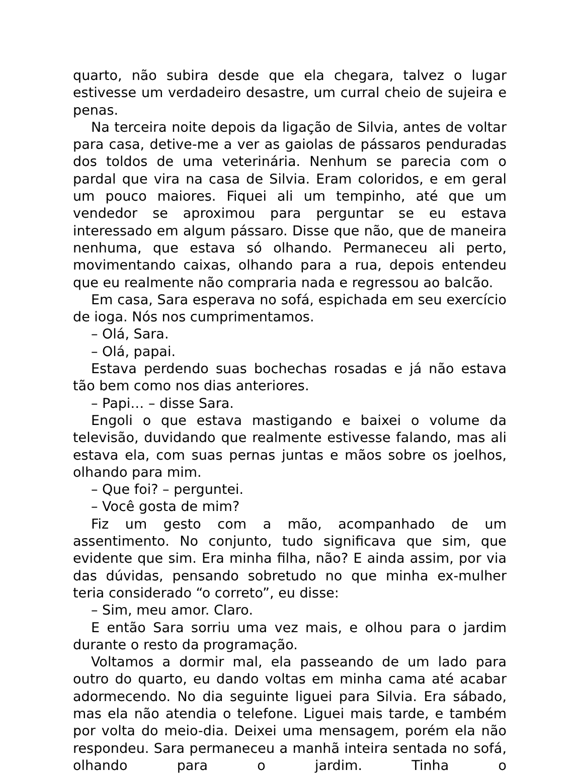quarto, não subira desde que ela chegara, talvez o lugar estivesse um verdadeiro desastre, um curral cheio de sujeira e penas.
Na terceira noite depois da ligação de Silvia, antes de voltar para casa, detive-me a ver as gaiolas de pássaros penduradas dos toldos de uma veterinária. Nenhum se parecia com o pardal que vira na casa de Silvia. Eram coloridos, e em geral um pouco maiores. Fiquei ali um tempinho, até que um vendedor se aproximou para perguntar se eu estava interessado em algum pássaro. Disse que não, que de maneira nenhuma, que estava só olhando. Permaneceu ali perto, movimentando caixas, olhando para a rua, depois entendeu que eu realmente não compraria nada e regressou ao balcão.
Em casa, Sara esperava no sofá, espichada em seu exercício de ioga. Nós nos cumprimentamos.
– Olá, Sara.
– Olá, papai.
Estava perdendo suas bochechas rosadas e já não estava tão bem como nos dias anteriores.
– Papi… – disse Sara.
Engoli o que estava mastigando e baixei o volume da televisão, duvidando que realmente estivesse falando, mas ali estava ela, com suas pernas juntas e mãos sobre os joelhos, olhando para mim.
– Que foi? – perguntei.
– Você gosta de mim?
Fiz um gesto com a mão, acompanhado de um assentimento. No conjunto, tudo significava que sim, que evidente que sim. Era minha filha, não? E ainda assim, por via das dúvidas, pensando sobretudo no que minha ex-mulher teria considerado “o correto”, eu disse:
– Sim, meu amor. Claro.
E então Sara sorriu uma vez mais, e olhou para o jardim durante o resto da programação.
Voltamos a dormir mal, ela passeando de um lado para outro do quarto, eu dando voltas em minha cama até acabar adormecendo. No dia seguinte liguei para Silvia. Era sábado, mas ela não atendia o telefone. Liguei mais tarde, e também por volta do meio-dia. Deixei uma mensagem, porém ela não respondeu. Sara permaneceu a manhã inteira sentada no sofá, olhando para o jardim. Tinha o